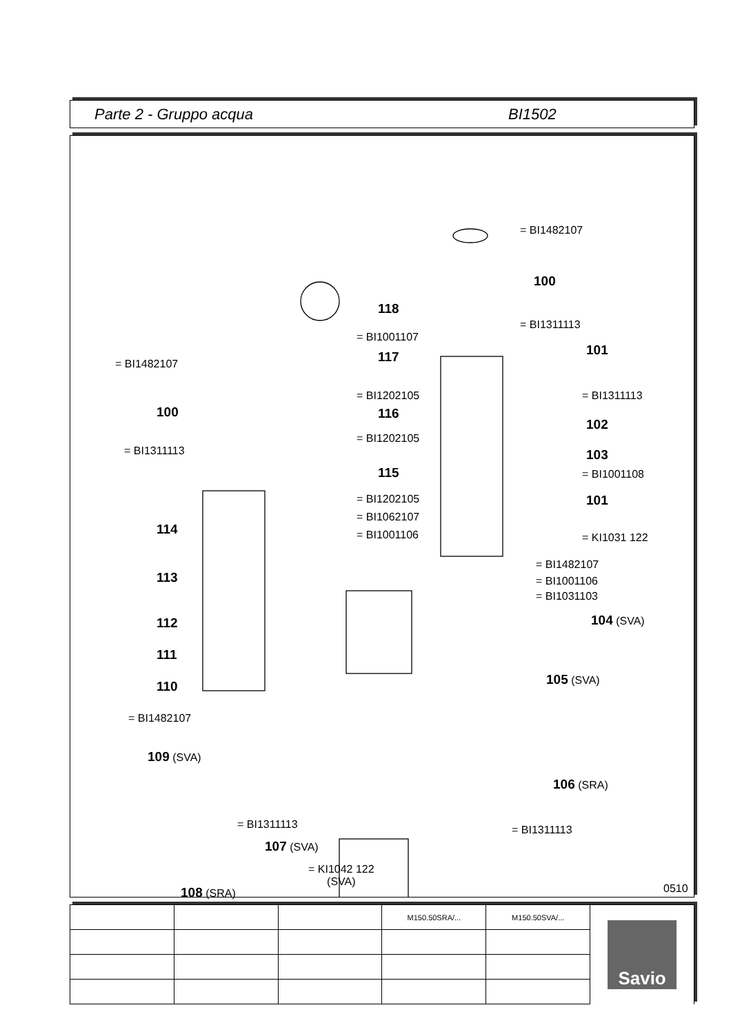Parte 2 - Gruppo acqua BI1502
= BI1482107
100
118
= BI1311113
= BI1001107
101 117 = BI1482107
= BI1202105 = BI1311113
100 116
102
= BI1202105
= BI1311113 103
115 = BI1001108
= BI1202105 101
= BI1062107
114 = BI1001106 = KI1031 122
= BI1482107
113 = BI1001106
= BI1031103
112 104 (SVA)
111
105 (SVA)
110
= BI1482107
109 (SVA)
106 (SRA)
= BI1311113 = BI1311113
107 (SVA)
= KI1042 122
(SVA)
108 (SRA) 0510
| | | | M150.50SRA/... | M150.50SVA/... | Savio |